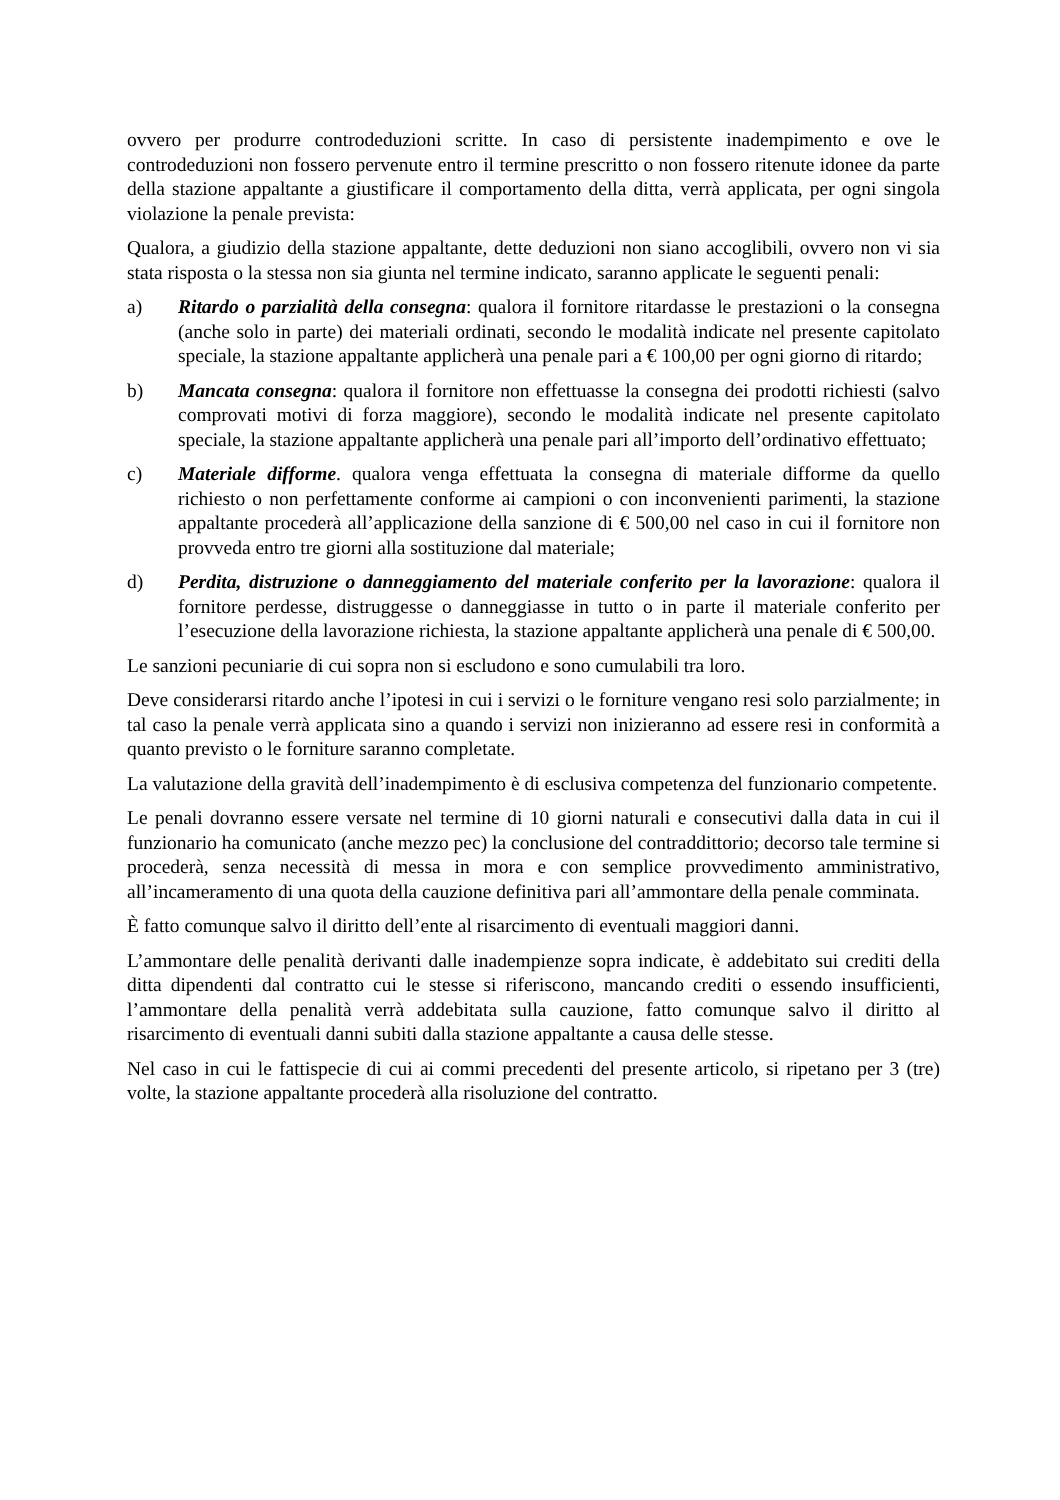ovvero per produrre controdeduzioni scritte. In caso di persistente inadempimento e ove le controdeduzioni non fossero pervenute entro il termine prescritto o non fossero ritenute idonee da parte della stazione appaltante a giustificare il comportamento della ditta, verrà applicata, per ogni singola violazione la penale prevista:
Qualora, a giudizio della stazione appaltante, dette deduzioni non siano accoglibili, ovvero non vi sia stata risposta o la stessa non sia giunta nel termine indicato, saranno applicate le seguenti penali:
a) Ritardo o parzialità della consegna: qualora il fornitore ritardasse le prestazioni o la consegna (anche solo in parte) dei materiali ordinati, secondo le modalità indicate nel presente capitolato speciale, la stazione appaltante applicherà una penale pari a € 100,00 per ogni giorno di ritardo;
b) Mancata consegna: qualora il fornitore non effettuasse la consegna dei prodotti richiesti (salvo comprovati motivi di forza maggiore), secondo le modalità indicate nel presente capitolato speciale, la stazione appaltante applicherà una penale pari all’importo dell’ordinativo effettuato;
c) Materiale difforme. qualora venga effettuata la consegna di materiale difforme da quello richiesto o non perfettamente conforme ai campioni o con inconvenienti parimenti, la stazione appaltante procederà all’applicazione della sanzione di € 500,00 nel caso in cui il fornitore non provveda entro tre giorni alla sostituzione dal materiale;
d) Perdita, distruzione o danneggiamento del materiale conferito per la lavorazione: qualora il fornitore perdesse, distruggesse o danneggiasse in tutto o in parte il materiale conferito per l’esecuzione della lavorazione richiesta, la stazione appaltante applicherà una penale di € 500,00.
Le sanzioni pecuniarie di cui sopra non si escludono e sono cumulabili tra loro.
Deve considerarsi ritardo anche l’ipotesi in cui i servizi o le forniture vengano resi solo parzialmente; in tal caso la penale verrà applicata sino a quando i servizi non inizieranno ad essere resi in conformità a quanto previsto o le forniture saranno completate.
La valutazione della gravità dell’inadempimento è di esclusiva competenza del funzionario competente.
Le penali dovranno essere versate nel termine di 10 giorni naturali e consecutivi dalla data in cui il funzionario ha comunicato (anche mezzo pec) la conclusione del contraddittorio; decorso tale termine si procederà, senza necessità di messa in mora e con semplice provvedimento amministrativo, all’incameramento di una quota della cauzione definitiva pari all’ammontare della penale comminata.
È fatto comunque salvo il diritto dell’ente al risarcimento di eventuali maggiori danni.
L’ammontare delle penalità derivanti dalle inadempienze sopra indicate, è addebitato sui crediti della ditta dipendenti dal contratto cui le stesse si riferiscono, mancando crediti o essendo insufficienti, l’ammontare della penalità verrà addebitata sulla cauzione, fatto comunque salvo il diritto al risarcimento di eventuali danni subiti dalla stazione appaltante a causa delle stesse.
Nel caso in cui le fattispecie di cui ai commi precedenti del presente articolo, si ripetano per 3 (tre) volte, la stazione appaltante procederà alla risoluzione del contratto.